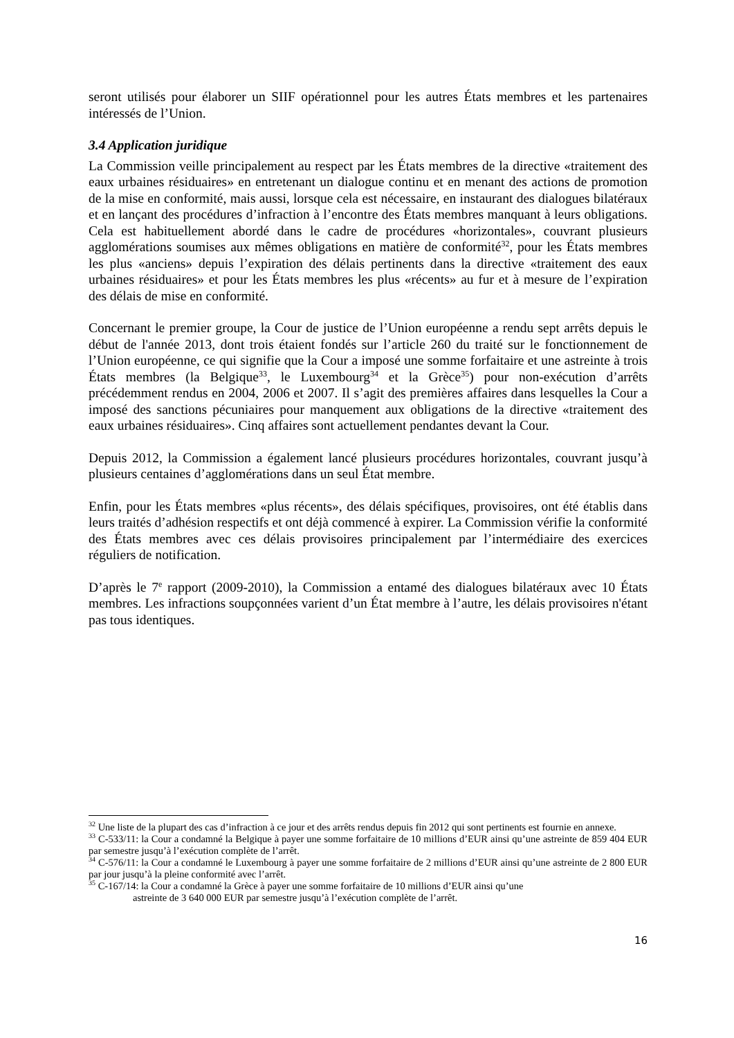seront utilisés pour élaborer un SIIF opérationnel pour les autres États membres et les partenaires intéressés de l’Union.
3.4 Application juridique
La Commission veille principalement au respect par les États membres de la directive «traitement des eaux urbaines résiduaires» en entretenant un dialogue continu et en menant des actions de promotion de la mise en conformité, mais aussi, lorsque cela est nécessaire, en instaurant des dialogues bilatéraux et en lançant des procédures d’infraction à l’encontre des États membres manquant à leurs obligations. Cela est habituellement abordé dans le cadre de procédures «horizontales», couvrant plusieurs agglomérations soumises aux mêmes obligations en matière de conformité<sup>32</sup>, pour les États membres les plus «anciens» depuis l’expiration des délais pertinents dans la directive «traitement des eaux urbaines résiduaires» et pour les États membres les plus «récents» au fur et à mesure de l’expiration des délais de mise en conformité.
Concernant le premier groupe, la Cour de justice de l’Union européenne a rendu sept arrêts depuis le début de l'année 2013, dont trois étaient fondés sur l’article 260 du traité sur le fonctionnement de l’Union européenne, ce qui signifie que la Cour a imposé une somme forfaitaire et une astreinte à trois États membres (la Belgique<sup>33</sup>, le Luxembourg<sup>34</sup> et la Grèce<sup>35</sup>) pour non-exécution d’arrêts précédemment rendus en 2004, 2006 et 2007. Il s’agit des premières affaires dans lesquelles la Cour a imposé des sanctions pécuniaires pour manquement aux obligations de la directive «traitement des eaux urbaines résiduaires». Cinq affaires sont actuellement pendantes devant la Cour.
Depuis 2012, la Commission a également lancé plusieurs procédures horizontales, couvrant jusqu’à plusieurs centaines d’agglomérations dans un seul État membre.
Enfin, pour les États membres «plus récents», des délais spécifiques, provisoires, ont été établis dans leurs traités d’adhésion respectifs et ont déjà commencé à expirer. La Commission vérifie la conformité des États membres avec ces délais provisoires principalement par l’intermédiaire des exercices réguliers de notification.
D’après le 7<sup>e</sup> rapport (2009-2010), la Commission a entamé des dialogues bilatéraux avec 10 États membres. Les infractions soupçonnées varient d’un État membre à l’autre, les délais provisoires n'étant pas tous identiques.
<sup>32</sup> Une liste de la plupart des cas d’infraction à ce jour et des arrêts rendus depuis fin 2012 qui sont pertinents est fournie en annexe.
<sup>33</sup> C-533/11: la Cour a condamné la Belgique à payer une somme forfaitaire de 10 millions d’EUR ainsi qu’une astreinte de 859 404 EUR par semestre jusqu’à l’exécution complète de l’arrêt.
<sup>34</sup> C-576/11: la Cour a condamné le Luxembourg à payer une somme forfaitaire de 2 millions d’EUR ainsi qu’une astreinte de 2 800 EUR par jour jusqu’à la pleine conformité avec l’arrêt.
<sup>35</sup> C-167/14: la Cour a condamné la Grèce à payer une somme forfaitaire de 10 millions d’EUR ainsi qu’une
astreinte de 3 640 000 EUR par semestre jusqu’à l’exécution complète de l’arrêt.
16